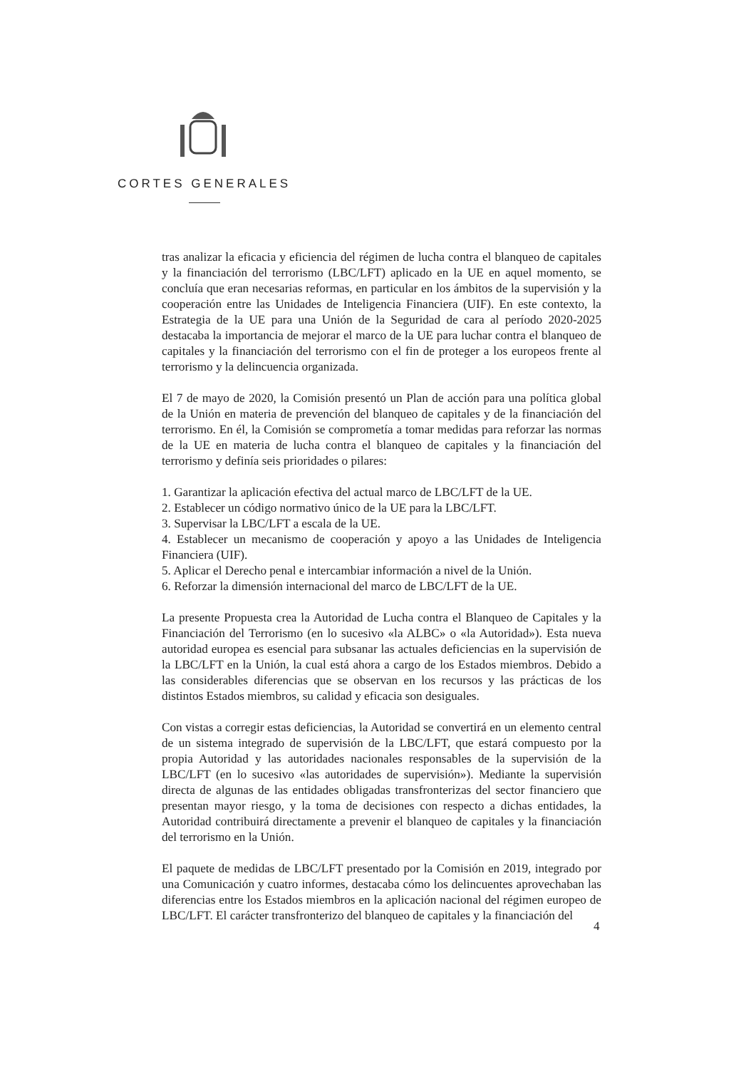CORTES GENERALES
tras analizar la eficacia y eficiencia del régimen de lucha contra el blanqueo de capitales y la financiación del terrorismo (LBC/LFT) aplicado en la UE en aquel momento, se concluía que eran necesarias reformas, en particular en los ámbitos de la supervisión y la cooperación entre las Unidades de Inteligencia Financiera (UIF). En este contexto, la Estrategia de la UE para una Unión de la Seguridad de cara al período 2020-2025 destacaba la importancia de mejorar el marco de la UE para luchar contra el blanqueo de capitales y la financiación del terrorismo con el fin de proteger a los europeos frente al terrorismo y la delincuencia organizada.
El 7 de mayo de 2020, la Comisión presentó un Plan de acción para una política global de la Unión en materia de prevención del blanqueo de capitales y de la financiación del terrorismo. En él, la Comisión se comprometía a tomar medidas para reforzar las normas de la UE en materia de lucha contra el blanqueo de capitales y la financiación del terrorismo y definía seis prioridades o pilares:
1. Garantizar la aplicación efectiva del actual marco de LBC/LFT de la UE.
2. Establecer un código normativo único de la UE para la LBC/LFT.
3. Supervisar la LBC/LFT a escala de la UE.
4. Establecer un mecanismo de cooperación y apoyo a las Unidades de Inteligencia Financiera (UIF).
5. Aplicar el Derecho penal e intercambiar información a nivel de la Unión.
6. Reforzar la dimensión internacional del marco de LBC/LFT de la UE.
La presente Propuesta crea la Autoridad de Lucha contra el Blanqueo de Capitales y la Financiación del Terrorismo (en lo sucesivo «la ALBC» o «la Autoridad»). Esta nueva autoridad europea es esencial para subsanar las actuales deficiencias en la supervisión de la LBC/LFT en la Unión, la cual está ahora a cargo de los Estados miembros. Debido a las considerables diferencias que se observan en los recursos y las prácticas de los distintos Estados miembros, su calidad y eficacia son desiguales.
Con vistas a corregir estas deficiencias, la Autoridad se convertirá en un elemento central de un sistema integrado de supervisión de la LBC/LFT, que estará compuesto por la propia Autoridad y las autoridades nacionales responsables de la supervisión de la LBC/LFT (en lo sucesivo «las autoridades de supervisión»). Mediante la supervisión directa de algunas de las entidades obligadas transfronterizas del sector financiero que presentan mayor riesgo, y la toma de decisiones con respecto a dichas entidades, la Autoridad contribuirá directamente a prevenir el blanqueo de capitales y la financiación del terrorismo en la Unión.
El paquete de medidas de LBC/LFT presentado por la Comisión en 2019, integrado por una Comunicación y cuatro informes, destacaba cómo los delincuentes aprovechaban las diferencias entre los Estados miembros en la aplicación nacional del régimen europeo de LBC/LFT. El carácter transfronterizo del blanqueo de capitales y la financiación del
4